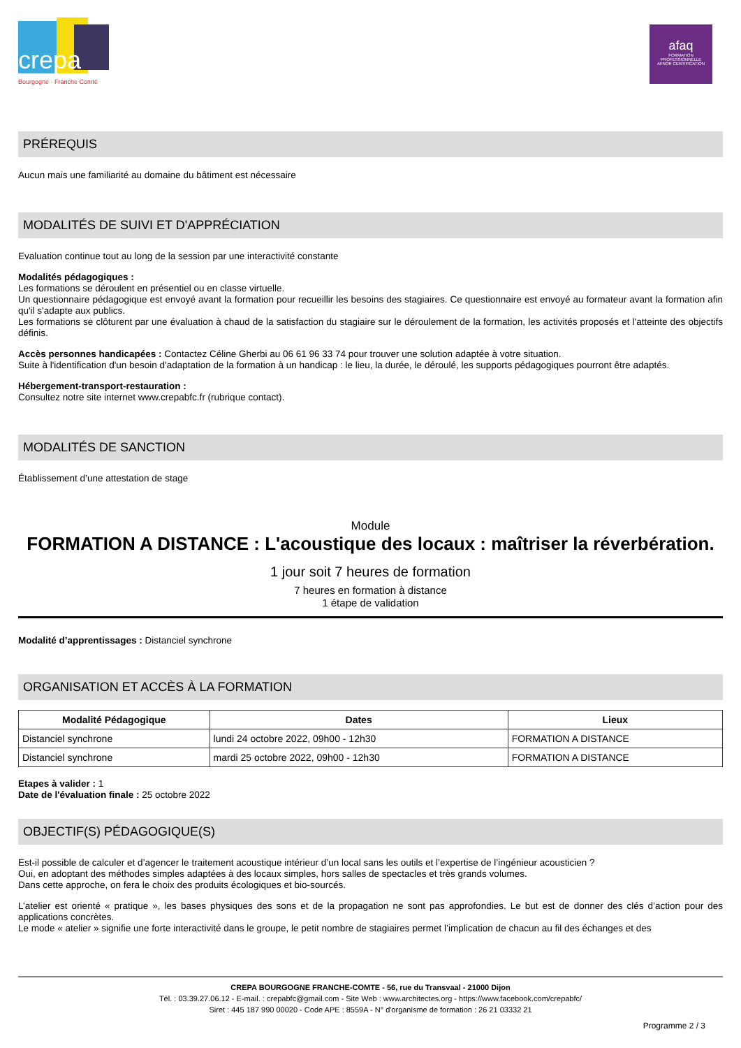crepa
Bourgogne · Franche Comté
afaq
FORMATION PROFESSIONNELLE
AFNOR CERTIFICATION
PRÉREQUIS
Aucun mais une familiarité au domaine du bâtiment est nécessaire
MODALITÉS DE SUIVI ET D'APPRÉCIATION
Evaluation continue tout au long de la session par une interactivité constante
Modalités pédagogiques :
Les formations se déroulent en présentiel ou en classe virtuelle.
Un questionnaire pédagogique est envoyé avant la formation pour recueillir les besoins des stagiaires. Ce questionnaire est envoyé au formateur avant la formation afin qu'il s'adapte aux publics.
Les formations se clôturent par une évaluation à chaud de la satisfaction du stagiaire sur le déroulement de la formation, les activités proposés et l'atteinte des objectifs définis.
Accès personnes handicapées : Contactez Céline Gherbi au 06 61 96 33 74 pour trouver une solution adaptée à votre situation.
Suite à l'identification d'un besoin d'adaptation de la formation à un handicap : le lieu, la durée, le déroulé, les supports pédagogiques pourront être adaptés.
Hébergement-transport-restauration :
Consultez notre site internet www.crepabfc.fr (rubrique contact).
MODALITÉS DE SANCTION
Établissement d’une attestation de stage
Module
FORMATION A DISTANCE : L'acoustique des locaux : maîtriser la réverbération.
1 jour soit 7 heures de formation
7 heures en formation à distance
1 étape de validation
Modalité d’apprentissages : Distanciel synchrone
ORGANISATION ET ACCÈS À LA FORMATION
| Modalité Pédagogique | Dates | Lieux |
| --- | --- | --- |
| Distanciel synchrone | lundi 24 octobre 2022, 09h00 - 12h30 | FORMATION A DISTANCE |
| Distanciel synchrone | mardi 25 octobre 2022, 09h00 - 12h30 | FORMATION A DISTANCE |
Etapes à valider : 1
Date de l'évaluation finale : 25 octobre 2022
OBJECTIF(S) PÉDAGOGIQUE(S)
Est-il possible de calculer et d’agencer le traitement acoustique intérieur d’un local sans les outils et l’expertise de l’ingénieur acousticien ?
Oui, en adoptant des méthodes simples adaptées à des locaux simples, hors salles de spectacles et très grands volumes.
Dans cette approche, on fera le choix des produits écologiques et bio-sourcés.
L’atelier est orienté « pratique », les bases physiques des sons et de la propagation ne sont pas approfondies. Le but est de donner des clés d’action pour des applications concrètes.
Le mode « atelier » signifie une forte interactivité dans le groupe, le petit nombre de stagiaires permet l’implication de chacun au fil des échanges et des
CREPA BOURGOGNE FRANCHE-COMTE - 56, rue du Transvaal - 21000 Dijon
Tél. : 03.39.27.06.12 - E-mail. : crepabfc@gmail.com - Site Web : www.architectes.org - https://www.facebook.com/crepabfc/
Siret : 445 187 990 00020 - Code APE : 8559A - N° d'organisme de formation : 26 21 03332 21
Programme 2 / 3